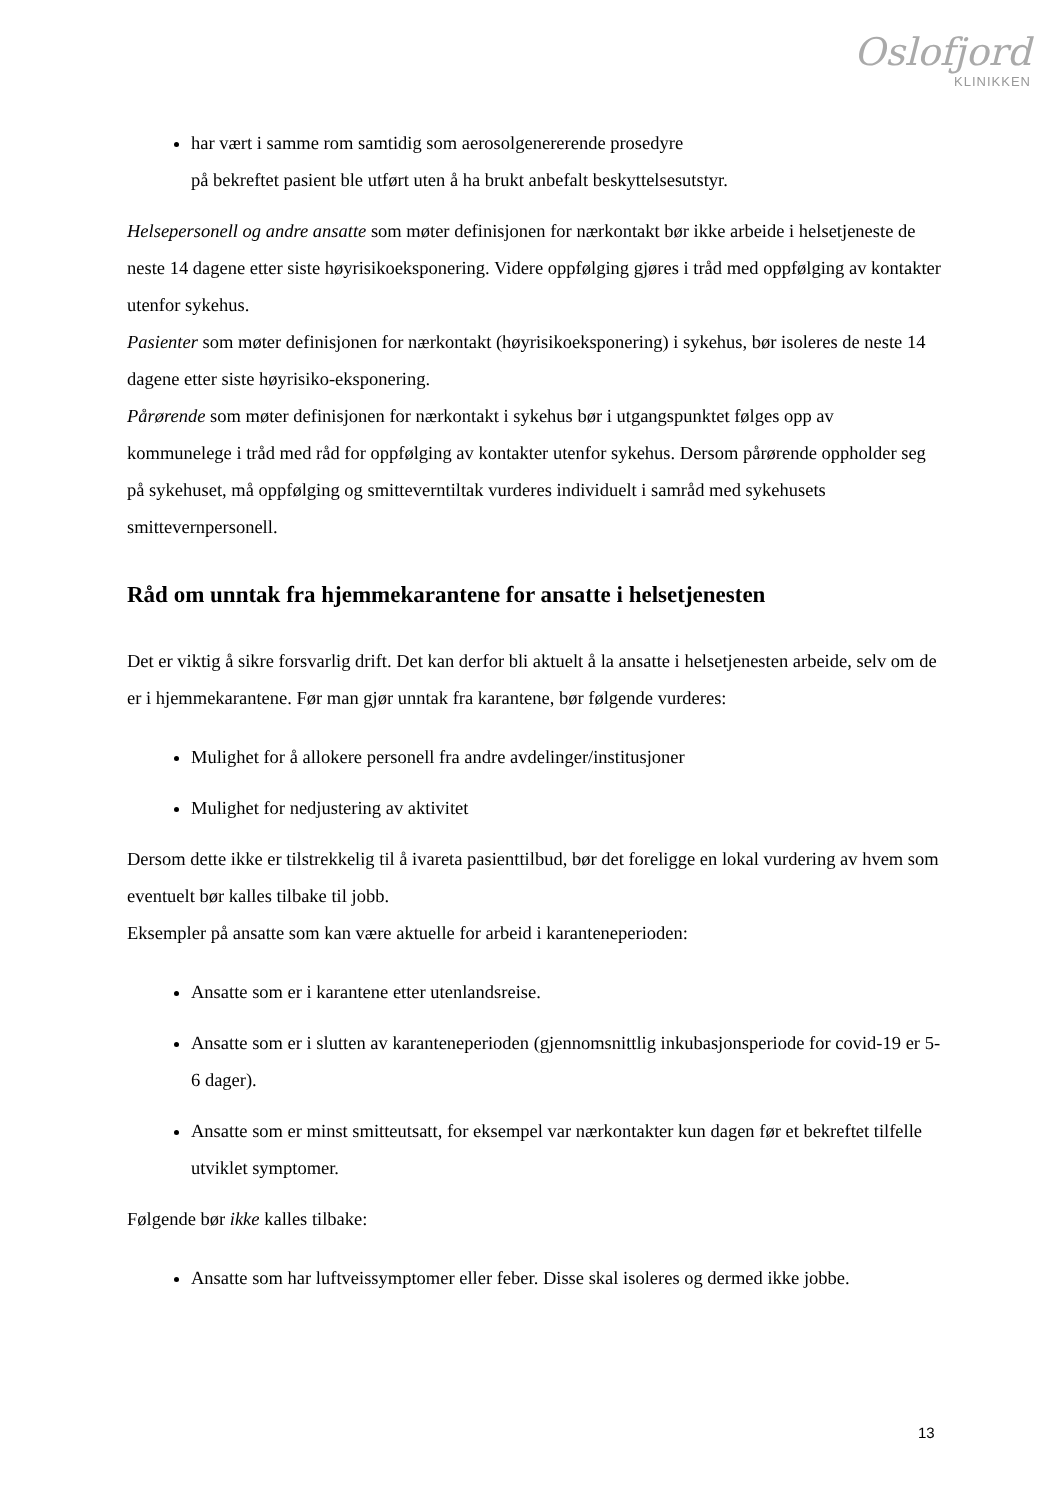Oslofjord
KLINIKKEN
har vært i samme rom samtidig som aerosolgenererende prosedyre
på bekreftet pasient ble utført uten å ha brukt anbefalt beskyttelsesutstyr.
Helsepersonell og andre ansatte som møter definisjonen for nærkontakt bør ikke arbeide i helsetjeneste de neste 14 dagene etter siste høyrisikoeksponering. Videre oppfølging gjøres i tråd med oppfølging av kontakter utenfor sykehus.
Pasienter som møter definisjonen for nærkontakt (høyrisikoeksponering) i sykehus, bør isoleres de neste 14 dagene etter siste høyrisiko-eksponering.
Pårørende som møter definisjonen for nærkontakt i sykehus bør i utgangspunktet følges opp av kommunelege i tråd med råd for oppfølging av kontakter utenfor sykehus. Dersom pårørende oppholder seg på sykehuset, må oppfølging og smitteverntiltak vurderes individuelt i samråd med sykehusets smittevernpersonell.
Råd om unntak fra hjemmekarantene for ansatte i helsetjenesten
Det er viktig å sikre forsvarlig drift. Det kan derfor bli aktuelt å la ansatte i helsetjenesten arbeide, selv om de er i hjemmekarantene. Før man gjør unntak fra karantene, bør følgende vurderes:
Mulighet for å allokere personell fra andre avdelinger/institusjoner
Mulighet for nedjustering av aktivitet
Dersom dette ikke er tilstrekkelig til å ivareta pasienttilbud, bør det foreligge en lokal vurdering av hvem som eventuelt bør kalles tilbake til jobb.
Eksempler på ansatte som kan være aktuelle for arbeid i karanteneperioden:
Ansatte som er i karantene etter utenlandsreise.
Ansatte som er i slutten av karanteneperioden (gjennomsnittlig inkubasjonsperiode for covid-19 er 5-6 dager).
Ansatte som er minst smitteutsatt, for eksempel var nærkontakter kun dagen før et bekreftet tilfelle utviklet symptomer.
Følgende bør ikke kalles tilbake:
Ansatte som har luftveissymptomer eller feber. Disse skal isoleres og dermed ikke jobbe.
13